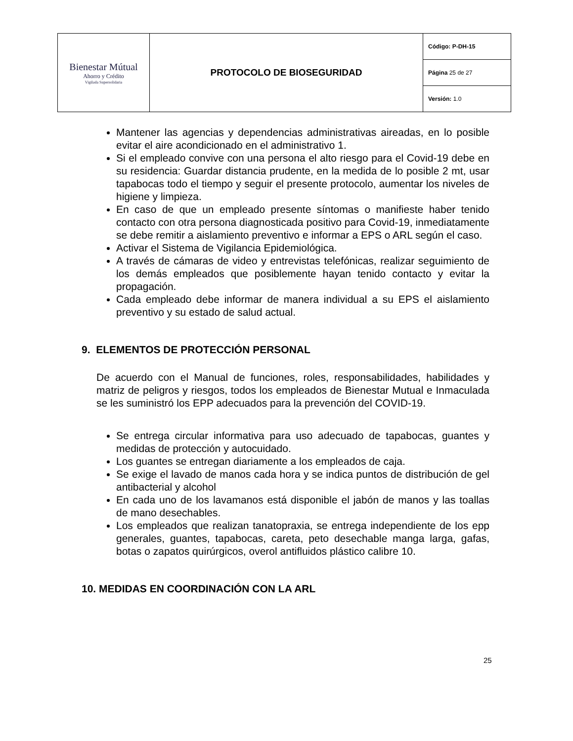| Bienestar Mútual Ahorro y Crédito Vigilada Supersolidaria | PROTOCOLO DE BIOSEGURIDAD | Código: P-DH-15 |
| | | Página 25 de 27 |
| | | Versión: 1.0 |
Mantener las agencias y dependencias administrativas aireadas, en lo posible evitar el aire acondicionado en el administrativo 1.
Si el empleado convive con una persona el alto riesgo para el Covid-19 debe en su residencia: Guardar distancia prudente, en la medida de lo posible 2 mt, usar tapabocas todo el tiempo y seguir el presente protocolo, aumentar los niveles de higiene y limpieza.
En caso de que un empleado presente síntomas o manifieste haber tenido contacto con otra persona diagnosticada positivo para Covid-19, inmediatamente se debe remitir a aislamiento preventivo e informar a EPS o ARL según el caso.
Activar el Sistema de Vigilancia Epidemiológica.
A través de cámaras de video y entrevistas telefónicas, realizar seguimiento de los demás empleados que posiblemente hayan tenido contacto y evitar la propagación.
Cada empleado debe informar de manera individual a su EPS el aislamiento preventivo y su estado de salud actual.
9. ELEMENTOS DE PROTECCIÓN PERSONAL
De acuerdo con el Manual de funciones, roles, responsabilidades, habilidades y matriz de peligros y riesgos, todos los empleados de Bienestar Mutual e Inmaculada se les suministró los EPP adecuados para la prevención del COVID-19.
Se entrega circular informativa para uso adecuado de tapabocas, guantes y medidas de protección y autocuidado.
Los guantes se entregan diariamente a los empleados de caja.
Se exige el lavado de manos cada hora y se indica puntos de distribución de gel antibacterial y alcohol
En cada uno de los lavamanos está disponible el jabón de manos y las toallas de mano desechables.
Los empleados que realizan tanatopraxia, se entrega independiente de los epp generales, guantes, tapabocas, careta, peto desechable manga larga, gafas, botas o zapatos quirúrgicos, overol antifluidos plástico calibre 10.
10. MEDIDAS EN COORDINACIÓN CON LA ARL
25